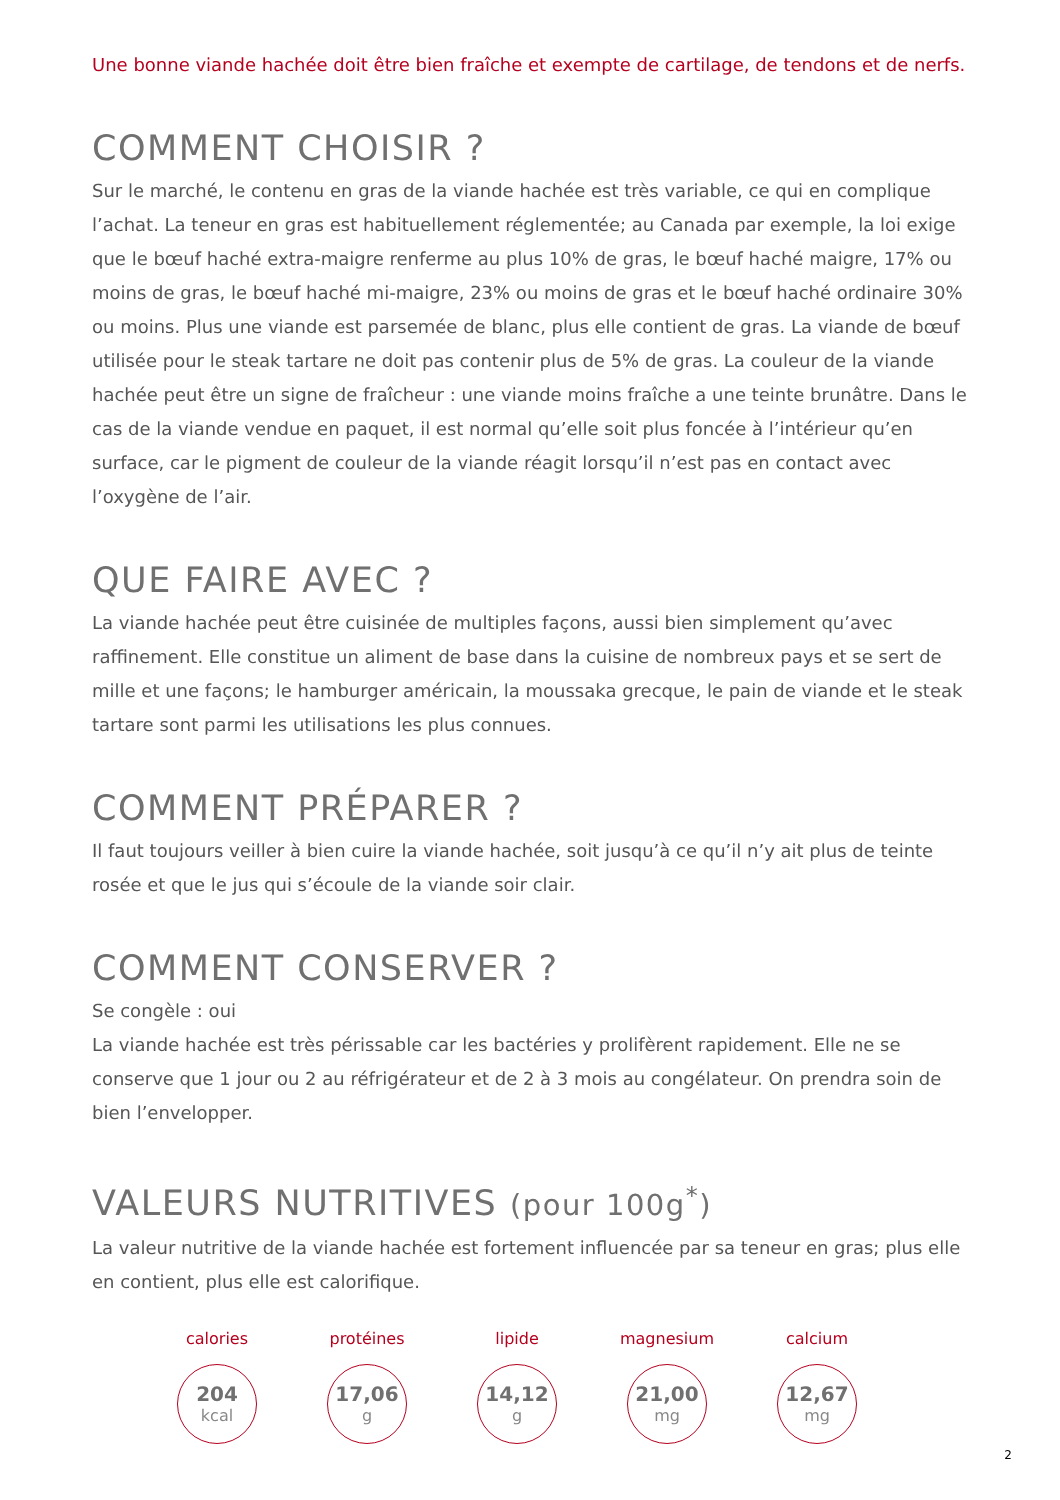Une bonne viande hachée doit être bien fraîche et exempte de cartilage, de tendons et de nerfs.
COMMENT CHOISIR ?
Sur le marché, le contenu en gras de la viande hachée est très variable, ce qui en complique l’achat. La teneur en gras est habituellement réglementée; au Canada par exemple, la loi exige que le bœuf haché extra-maigre renferme au plus 10% de gras, le bœuf haché maigre, 17% ou moins de gras, le bœuf haché mi-maigre, 23% ou moins de gras et le bœuf haché ordinaire 30% ou moins. Plus une viande est parsemée de blanc, plus elle contient de gras. La viande de bœuf utilisée pour le steak tartare ne doit pas contenir plus de 5% de gras. La couleur de la viande hachée peut être un signe de fraîcheur : une viande moins fraîche a une teinte brunâtre. Dans le cas de la viande vendue en paquet, il est normal qu’elle soit plus foncée à l’intérieur qu’en surface, car le pigment de couleur de la viande réagit lorsqu’il n’est pas en contact avec l’oxygène de l’air.
QUE FAIRE AVEC ?
La viande hachée peut être cuisinée de multiples façons, aussi bien simplement qu’avec raffinement. Elle constitue un aliment de base dans la cuisine de nombreux pays et se sert de mille et une façons; le hamburger américain, la moussaka grecque, le pain de viande et le steak tartare sont parmi les utilisations les plus connues.
COMMENT PRÉPARER ?
Il faut toujours veiller à bien cuire la viande hachée, soit jusqu’à ce qu’il n’y ait plus de teinte rosée et que le jus qui s’écoule de la viande soir clair.
COMMENT CONSERVER ?
Se congèle : oui
La viande hachée est très périssable car les bactéries y prolifèrent rapidement. Elle ne se conserve que 1 jour ou 2 au réfrigérateur et de 2 à 3 mois au congélateur. On prendra soin de bien l’envelopper.
VALEURS NUTRITIVES (pour 100g<sup>*</sup>)
La valeur nutritive de la viande hachée est fortement influencée par sa teneur en gras; plus elle en contient, plus elle est calorifique.
calories
204
kcal
protéines
17,06
g
lipide
14,12
g
magnesium
21,00
mg
calcium
12,67
mg
2